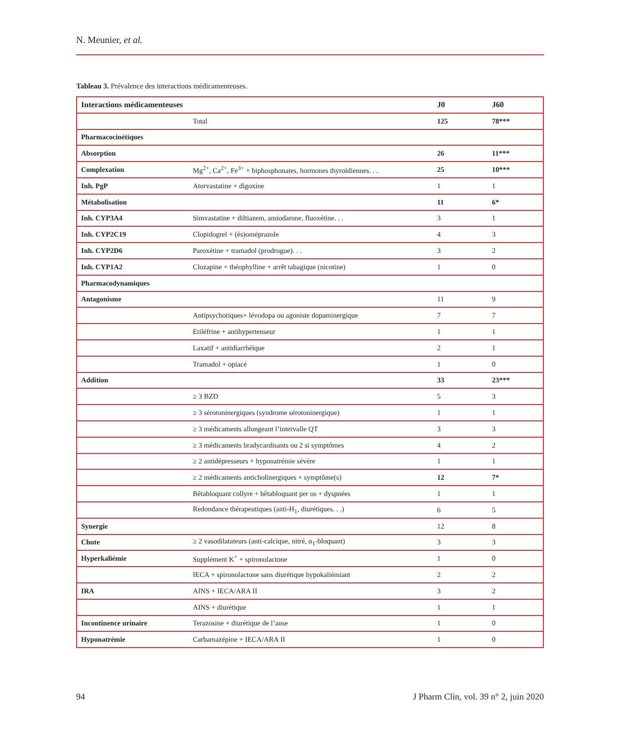N. Meunier, et al.
Tableau 3. Prévalence des interactions médicamenteuses.
| Interactions médicamenteuses | | J0 | J60 |
| --- | --- | --- | --- |
| | Total | 125 | 78*** |
| Pharmacocinétiques | | | |
| Absorption | | 26 | 11*** |
| Complexation | Mg<sup>2+</sup>, Ca<sup>2+</sup>, Fe<sup>3+</sup> + biphosphonates, hormones thyroïdiennes. . . | 25 | 10*** |
| Inh. PgP | Atorvastatine + digoxine | 1 | 1 |
| Métabolisation | | 11 | 6* |
| Inh. CYP3A4 | Simvastatine + diltiazem, amiodarone, fluoxétine. . . | 3 | 1 |
| Inh. CYP2C19 | Clopidogrel + (és)oméprazole | 4 | 3 |
| Inh. CYP2D6 | Paroxétine + tramadol (prodrogue). . . | 3 | 2 |
| Inh. CYP1A2 | Clozapine + théophylline + arrêt tabagique (nicotine) | 1 | 0 |
| Pharmacodynamiques | | | |
| Antagonisme | | 11 | 9 |
| | Antipsychotiques+ lévodopa ou agoniste dopaminergique | 7 | 7 |
| | Etiléfrine + antihypertenseur | 1 | 1 |
| | Laxatif + antidiarrhéique | 2 | 1 |
| | Tramadol + opiacé | 1 | 0 |
| Addition | | 33 | 23*** |
| | ≥ 3 BZD | 5 | 3 |
| | ≥ 3 sérotoninergiques (syndrome sérotoninergique) | 1 | 1 |
| | ≥ 3 médicaments allongeant l’intervalle QT | 3 | 3 |
| | ≥ 3 médicaments bradycardisants ou 2 si symptômes | 4 | 2 |
| | ≥ 2 antidépresseurs + hyponatrémie sévère | 1 | 1 |
| | ≥ 2 médicaments anticholinergiques + symptôme(s) | 12 | 7* |
| | Bêtabloquant collyre + bêtabloquant per os + dyspnées | 1 | 1 |
| | Redondance thérapeutiques (anti-H<sub>1</sub>, diurétiques. . .) | 6 | 5 |
| Synergie | | 12 | 8 |
| Chute | ≥ 2 vasodilatateurs (anti-calcique, nitré, α<sub>1</sub>-bloquant) | 3 | 3 |
| Hyperkaliémie | Supplément K<sup>+</sup> + spironolactone | 1 | 0 |
| | IECA + spironolactone sans diurétique hypokaliémiant | 2 | 2 |
| IRA | AINS + IECA/ARA II | 3 | 2 |
| | AINS + diurétique | 1 | 1 |
| Incontinence urinaire | Terazosine + diurétique de l’anse | 1 | 0 |
| Hyponatrémie | Carbamazépine + IECA/ARA II | 1 | 0 |
94 J Pharm Clin, vol. 39 n° 2, juin 2020